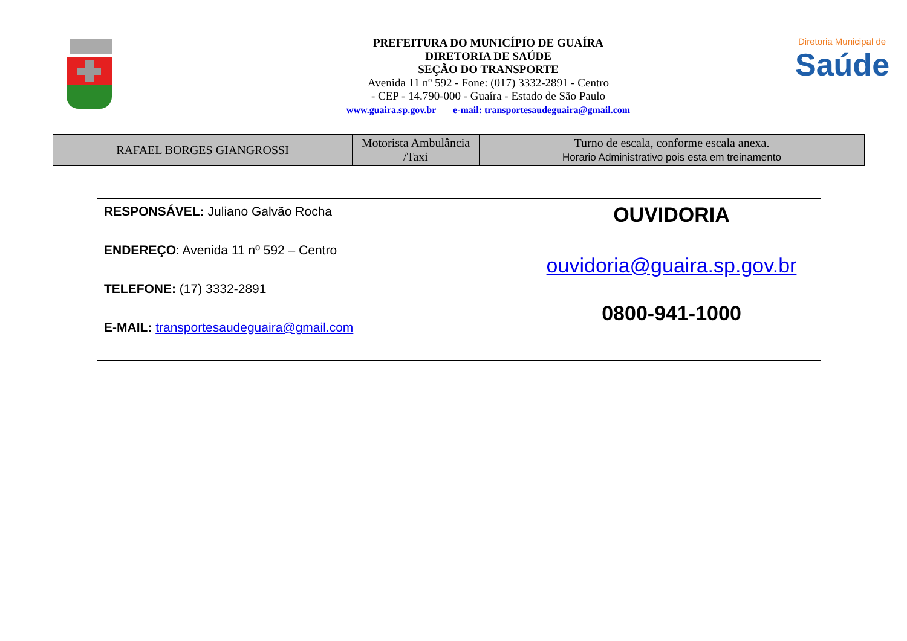PREFEITURA DO MUNICÍPIO DE GUAÍRA
DIRETORIA DE SAÚDE
SEÇÃO DO TRANSPORTE
Avenida 11 nº 592 - Fone: (017) 3332-2891 - Centro
- CEP - 14.790-000 - Guaíra - Estado de São Paulo
www.guaira.sp.gov.br e-mail: transportesaudeguaira@gmail.com
Diretoria Municipal de
Saúde
| RAFAEL BORGES GIANGROSSI | Motorista Ambulância /Taxi | Turno de escala, conforme escala anexa. Horario Administrativo pois esta em treinamento |
| RESPONSÁVEL: Juliano Galvão Rocha ENDEREÇO : Avenida 11 nº 592 – Centro TELEFONE: (17) 3332-2891 E-MAIL: transportesaudeguaira@gmail.com | OUVIDORIA ouvidoria@guaira.sp.gov.br 0800-941-1000 |